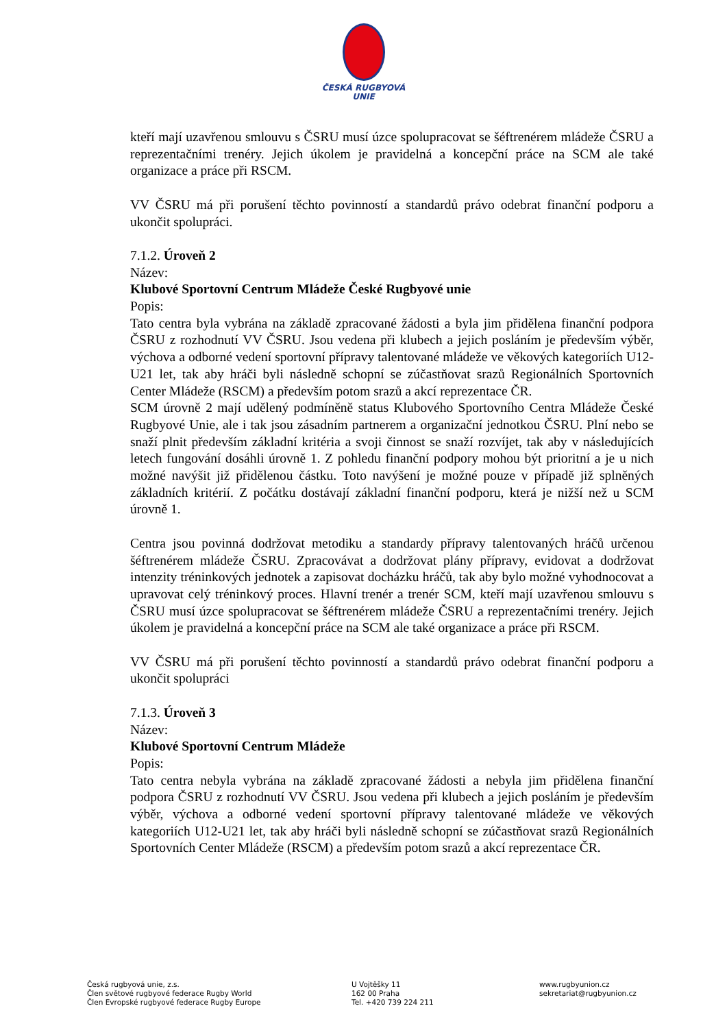ČESKÁ RUGBYOVÁ
UNIE
kteří mají uzavřenou smlouvu s ČSRU musí úzce spolupracovat se šéftrenérem mládeže ČSRU a reprezentačními trenéry. Jejich úkolem je pravidelná a koncepční práce na SCM ale také organizace a práce při RSCM.
VV ČSRU má při porušení těchto povinností a standardů právo odebrat finanční podporu a ukončit spolupráci.
7.1.2. Úroveň 2
Název:
Klubové Sportovní Centrum Mládeže České Rugbyové unie
Popis:
Tato centra byla vybrána na základě zpracované žádosti a byla jim přidělena finanční podpora ČSRU z rozhodnutí VV ČSRU. Jsou vedena při klubech a jejich posláním je především výběr, výchova a odborné vedení sportovní přípravy talentované mládeže ve věkových kategoriích U12-U21 let, tak aby hráči byli následně schopní se zúčastňovat srazů Regionálních Sportovních Center Mládeže (RSCM) a především potom srazů a akcí reprezentace ČR.
SCM úrovně 2 mají udělený podmíněně status Klubového Sportovního Centra Mládeže České Rugbyové Unie, ale i tak jsou zásadním partnerem a organizační jednotkou ČSRU. Plní nebo se snaží plnit především základní kritéria a svoji činnost se snaží rozvíjet, tak aby v následujících letech fungování dosáhli úrovně 1. Z pohledu finanční podpory mohou být prioritní a je u nich možné navýšit již přidělenou částku. Toto navýšení je možné pouze v případě již splněných základních kritérií. Z počátku dostávají základní finanční podporu, která je nižší než u SCM úrovně 1.
Centra jsou povinná dodržovat metodiku a standardy přípravy talentovaných hráčů určenou šéftrenérem mládeže ČSRU. Zpracovávat a dodržovat plány přípravy, evidovat a dodržovat intenzity tréninkových jednotek a zapisovat docházku hráčů, tak aby bylo možné vyhodnocovat a upravovat celý tréninkový proces. Hlavní trenér a trenér SCM, kteří mají uzavřenou smlouvu s ČSRU musí úzce spolupracovat se šéftrenérem mládeže ČSRU a reprezentačními trenéry. Jejich úkolem je pravidelná a koncepční práce na SCM ale také organizace a práce při RSCM.
VV ČSRU má při porušení těchto povinností a standardů právo odebrat finanční podporu a ukončit spolupráci
7.1.3. Úroveň 3
Název:
Klubové Sportovní Centrum Mládeže
Popis:
Tato centra nebyla vybrána na základě zpracované žádosti a nebyla jim přidělena finanční podpora ČSRU z rozhodnutí VV ČSRU. Jsou vedena při klubech a jejich posláním je především výběr, výchova a odborné vedení sportovní přípravy talentované mládeže ve věkových kategoriích U12-U21 let, tak aby hráči byli následně schopní se zúčastňovat srazů Regionálních Sportovních Center Mládeže (RSCM) a především potom srazů a akcí reprezentace ČR.
Česká rugbyová unie, z.s.
Člen světové rugbyové federace Rugby World
Člen Evropské rugbyové federace Rugby Europe
U Vojtěšky 11
162 00 Praha
Tel. +420 739 224 211
www.rugbyunion.cz
sekretariat@rugbyunion.cz